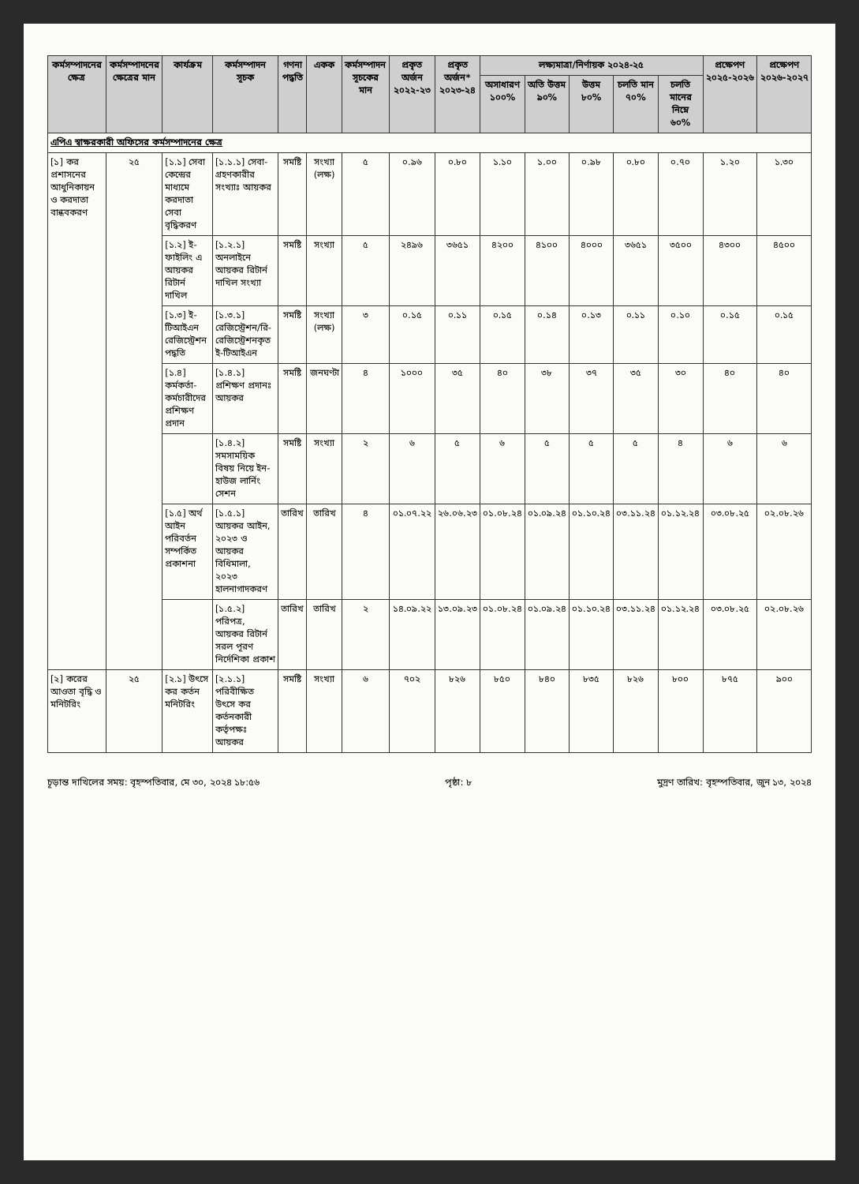| কর্মসম্পাদনের ক্ষেত্র | কর্মসম্পাদনের ক্ষেত্রের মান | কার্যক্রম | কর্মসম্পাদন সূচক | গণনা পদ্ধতি | একক | কর্মসম্পাদন সূচকের মান | প্রকৃত অর্জন ২০২২-২৩ | প্রকৃত অর্জন* ২০২৩-২৪ | লক্ষ্যমাত্রা/নির্ণায়ক ২০২৪-২৫ | | | | | প্রক্ষেপণ ২০২৫-২০২৬ | প্রক্ষেপণ ২০২৬-২০২৭ |
| --- | --- | --- | --- | --- | --- | --- | --- | --- | --- | --- | --- | --- | --- | --- | --- |
| | | | | | | | | | অসাধারণ ১০০% | অতি উত্তম ৯০% | উত্তম ৮০% | চলতি মান ৭০% | চলতি মানের নিম্নে ৬০% | | |
| এপিএ স্বাক্ষরকারী অফিসের কর্মসম্পাদনের ক্ষেত্র | | | | | | | | | | | | | | | |
| [১] কর প্রশাসনের আধুনিকায়ন ও করদাতা বান্ধবকরণ | ২৫ | [১.১] সেবা কেন্দ্রের মাধ্যমে করদাতা সেবা বৃদ্ধিকরণ | [১.১.১] সেবা-গ্রহণকারীর সংখ্যাঃ আয়কর | সমষ্টি | সংখ্যা (লক্ষ) | ৫ | ০.৯৬ | ০.৮০ | ১.১০ | ১.০০ | ০.৯৮ | ০.৮০ | ০.৭০ | ১.২০ | ১.৩০ |
| | | [১.২] ই-ফাইলিং এ আয়কর রিটার্ন দাখিল | [১.২.১] অনলাইনে আয়কর রিটার্ন দাখিল সংখ্যা | সমষ্টি | সংখ্যা | ৫ | ২৪৯৬ | ৩৬৫১ | ৪২০০ | ৪১০০ | ৪০০০ | ৩৬৫১ | ৩৫০০ | ৪৩০০ | ৪৫০০ |
| | | [১.৩] ই-টিআইএন রেজিস্ট্রেশন পদ্ধতি | [১.৩.১] রেজিস্ট্রেশন/রি-রেজিস্ট্রেশনকৃত ই-টিআইএন | সমষ্টি | সংখ্যা (লক্ষ) | ৩ | ০.১৫ | ০.১১ | ০.১৫ | ০.১৪ | ০.১৩ | ০.১১ | ০.১০ | ০.১৫ | ০.১৫ |
| | | [১.৪] কর্মকর্তা-কর্মচারীদের প্রশিক্ষণ প্রদান | [১.৪.১] প্রশিক্ষণ প্রদানঃ আয়কর | সমষ্টি | জনঘণ্টা | ৪ | ১০০০ | ৩৫ | ৪০ | ৩৮ | ৩৭ | ৩৫ | ৩০ | ৪০ | ৪০ |
| | | | [১.৪.২] সমসাময়িক বিষয় নিয়ে ইন-হাউজ লার্নিং সেশন | সমষ্টি | সংখ্যা | ২ | ৬ | ৫ | ৬ | ৫ | ৫ | ৫ | ৪ | ৬ | ৬ |
| | | [১.৫] অর্থ আইন পরিবর্তন সম্পর্কিত প্রকাশনা | [১.৫.১] আয়কর আইন, ২০২৩ ও আয়কর বিধিমালা, ২০২৩ হালনাগাদকরণ | তারিখ | তারিখ | ৪ | ০১.০৭.২২ | ২৬.০৬.২৩ | ০১.০৮.২৪ | ০১.০৯.২৪ | ০১.১০.২৪ | ০৩.১১.২৪ | ০১.১২.২৪ | ০৩.০৮.২৫ | ০২.০৮.২৬ |
| | | | [১.৫.২] পরিপত্র, আয়কর রিটার্ন সরল পূরণ নির্দেশিকা প্রকাশ | তারিখ | তারিখ | ২ | ১৪.০৯.২২ | ১৩.০৯.২৩ | ০১.০৮.২৪ | ০১.০৯.২৪ | ০১.১০.২৪ | ০৩.১১.২৪ | ০১.১২.২৪ | ০৩.০৮.২৫ | ০২.০৮.২৬ |
| [২] করের আওতা বৃদ্ধি ও মনিটরিং | ২৫ | [২.১] উৎসে কর কর্তন মনিটরিং | [২.১.১] পরিবীক্ষিত উৎসে কর কর্তনকারী কর্তৃপক্ষঃ আয়কর | সমষ্টি | সংখ্যা | ৬ | ৭০২ | ৮২৬ | ৮৫০ | ৮৪০ | ৮৩৫ | ৮২৬ | ৮০০ | ৮৭৫ | ৯০০ |
চূড়ান্ত দাখিলের সময়: বৃহস্পতিবার, মে ৩০, ২০২৪ ১৮:৫৬ পৃষ্ঠা: ৮ মুদ্রণ তারিখ: বৃহস্পতিবার, জুন ১৩, ২০২৪